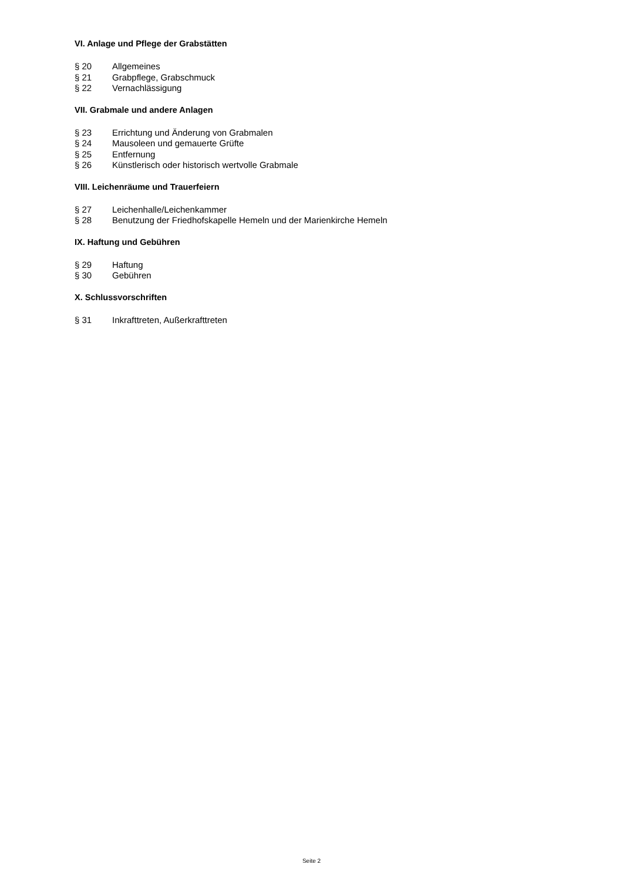VI. Anlage und Pflege der Grabstätten
§ 20 Allgemeines
§ 21 Grabpflege, Grabschmuck
§ 22 Vernachlässigung
VII. Grabmale und andere Anlagen
§ 23 Errichtung und Änderung von Grabmalen
§ 24 Mausoleen und gemauerte Grüfte
§ 25 Entfernung
§ 26 Künstlerisch oder historisch wertvolle Grabmale
VIII. Leichenräume und Trauerfeiern
§ 27 Leichenhalle/Leichenkammer
§ 28 Benutzung der Friedhofskapelle Hemeln und der Marienkirche Hemeln
IX. Haftung und Gebühren
§ 29 Haftung
§ 30 Gebühren
X. Schlussvorschriften
§ 31 Inkrafttreten, Außerkrafttreten
Seite 2